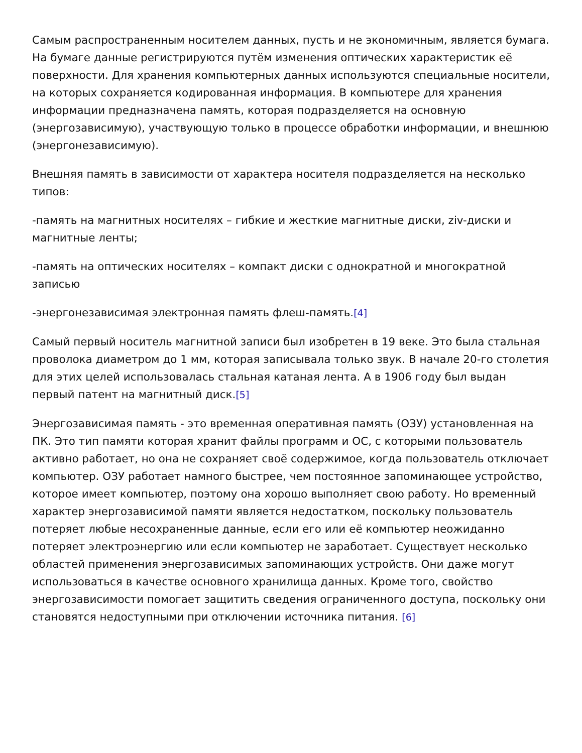Самым распространенным носителем данных, пусть и не экономичным, является бумага. На бумаге данные регистрируются путём изменения оптических характеристик её поверхности. Для хранения компьютерных данных используются специальные носители, на которых сохраняется кодированная информация. В компьютере для хранения информации предназначена память, которая подразделяется на основную (энергозависимую), участвующую только в процессе обработки информации, и внешнюю (энергонезависимую).
Внешняя память в зависимости от характера носителя подразделяется на несколько типов:
-память на магнитных носителях – гибкие и жесткие магнитные диски, ziv-диски и магнитные ленты;
-память на оптических носителях – компакт диски с однократной и многократной записью
-энергонезависимая электронная память флеш-память.[4]
Самый первый носитель магнитной записи был изобретен в 19 веке. Это была стальная проволока диаметром до 1 мм, которая записывала только звук. В начале 20-го столетия для этих целей использовалась стальная катаная лента. А в 1906 году был выдан первый патент на магнитный диск.[5]
Энергозависимая память - это временная оперативная память (ОЗУ) установленная на ПК. Это тип памяти которая хранит файлы программ и ОС, с которыми пользователь активно работает, но она не сохраняет своё содержимое, когда пользователь отключает компьютер. ОЗУ работает намного быстрее, чем постоянное запоминающее устройство, которое имеет компьютер, поэтому она хорошо выполняет свою работу. Но временный характер энергозависимой памяти является недостатком, поскольку пользователь потеряет любые несохраненные данные, если его или её компьютер неожиданно потеряет электроэнергию или если компьютер не заработает. Существует несколько областей применения энергозависимых запоминающих устройств. Они даже могут использоваться в качестве основного хранилища данных. Кроме того, свойство энергозависимости помогает защитить сведения ограниченного доступа, поскольку они становятся недоступными при отключении источника питания. [6]